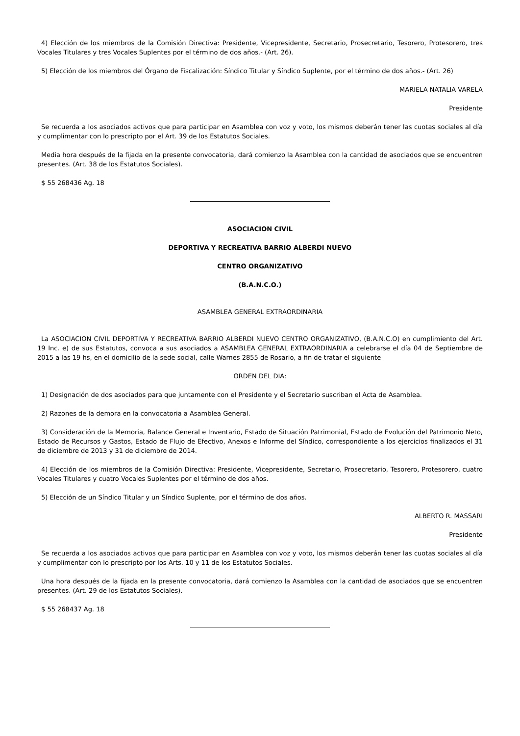4) Elección de los miembros de la Comisión Directiva: Presidente, Vicepresidente, Secretario, Prosecretario, Tesorero, Protesorero, tres Vocales Titulares y tres Vocales Suplentes por el término de dos años.- (Art. 26).
5) Elección de los miembros del Órgano de Fiscalización: Síndico Titular y Síndico Suplente, por el término de dos años.- (Art. 26)
MARIELA NATALIA VARELA
Presidente
Se recuerda a los asociados activos que para participar en Asamblea con voz y voto, los mismos deberán tener las cuotas sociales al día y cumplimentar con lo prescripto por el Art. 39 de los Estatutos Sociales.
Media hora después de la fijada en la presente convocatoria, dará comienzo la Asamblea con la cantidad de asociados que se encuentren presentes. (Art. 38 de los Estatutos Sociales).
$ 55 268436 Ag. 18
ASOCIACION CIVIL
DEPORTIVA Y RECREATIVA BARRIO ALBERDI NUEVO
CENTRO ORGANIZATIVO
(B.A.N.C.O.)
ASAMBLEA GENERAL EXTRAORDINARIA
La ASOCIACION CIVIL DEPORTIVA Y RECREATIVA BARRIO ALBERDI NUEVO CENTRO ORGANIZATIVO, (B.A.N.C.O) en cumplimiento del Art. 19 Inc. e) de sus Estatutos, convoca a sus asociados a ASAMBLEA GENERAL EXTRAORDINARIA a celebrarse el día 04 de Septiembre de 2015 a las 19 hs, en el domicilio de la sede social, calle Warnes 2855 de Rosario, a fin de tratar el siguiente
ORDEN DEL DIA:
1) Designación de dos asociados para que juntamente con el Presidente y el Secretario suscriban el Acta de Asamblea.
2) Razones de la demora en la convocatoria a Asamblea General.
3) Consideración de la Memoria, Balance General e Inventario, Estado de Situación Patrimonial, Estado de Evolución del Patrimonio Neto, Estado de Recursos y Gastos, Estado de Flujo de Efectivo, Anexos e Informe del Síndico, correspondiente a los ejercicios finalizados el 31 de diciembre de 2013 y 31 de diciembre de 2014.
4) Elección de los miembros de la Comisión Directiva: Presidente, Vicepresidente, Secretario, Prosecretario, Tesorero, Protesorero, cuatro Vocales Titulares y cuatro Vocales Suplentes por el término de dos años.
5) Elección de un Síndico Titular y un Síndico Suplente, por el término de dos años.
ALBERTO R. MASSARI
Presidente
Se recuerda a los asociados activos que para participar en Asamblea con voz y voto, los mismos deberán tener las cuotas sociales al día y cumplimentar con lo prescripto por los Arts. 10 y 11 de los Estatutos Sociales.
Una hora después de la fijada en la presente convocatoria, dará comienzo la Asamblea con la cantidad de asociados que se encuentren presentes. (Art. 29 de los Estatutos Sociales).
$ 55 268437 Ag. 18